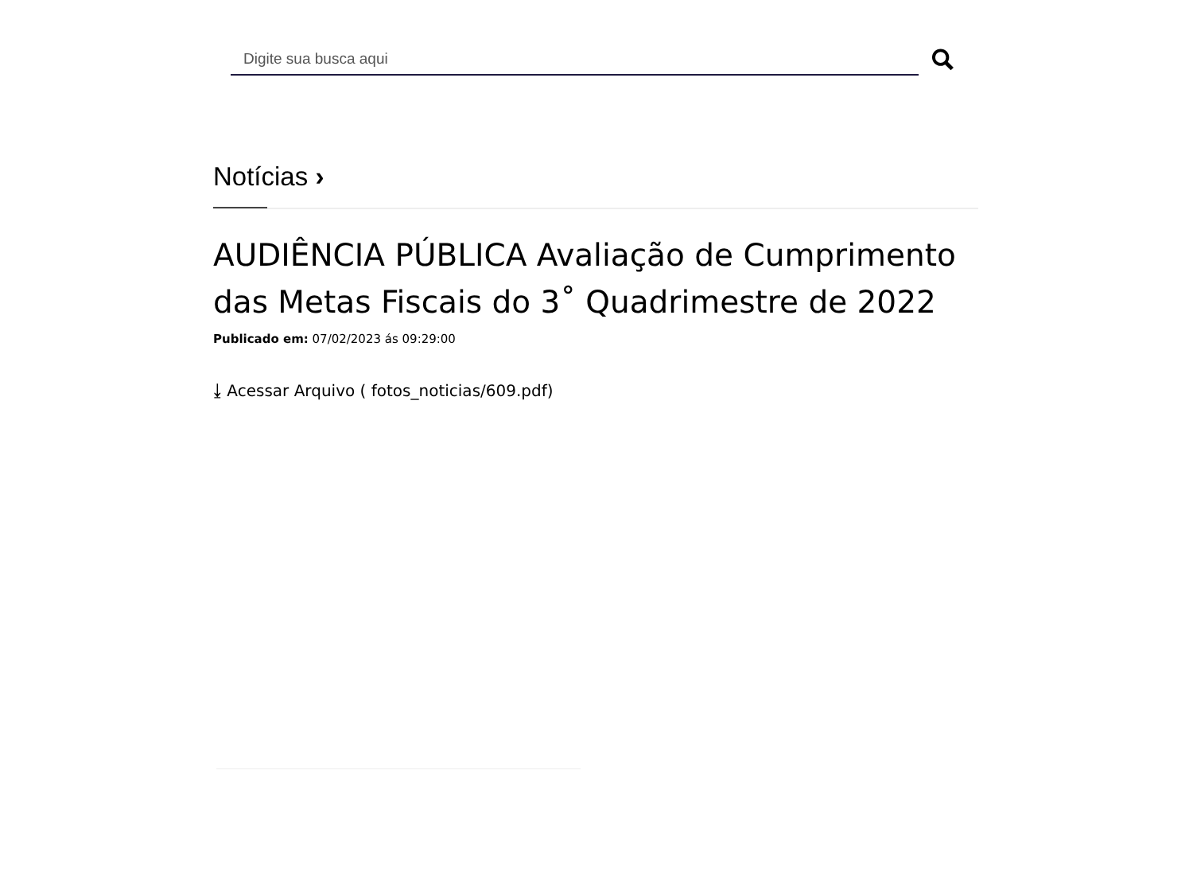Digite sua busca aqui
Notícias ›
AUDIÊNCIA PÚBLICA Avaliação de Cumprimento das Metas Fiscais do 3˚ Quadrimestre de 2022
Publicado em: 07/02/2023 ás 09:29:00
⤓ Acessar Arquivo ( fotos_noticias/609.pdf)